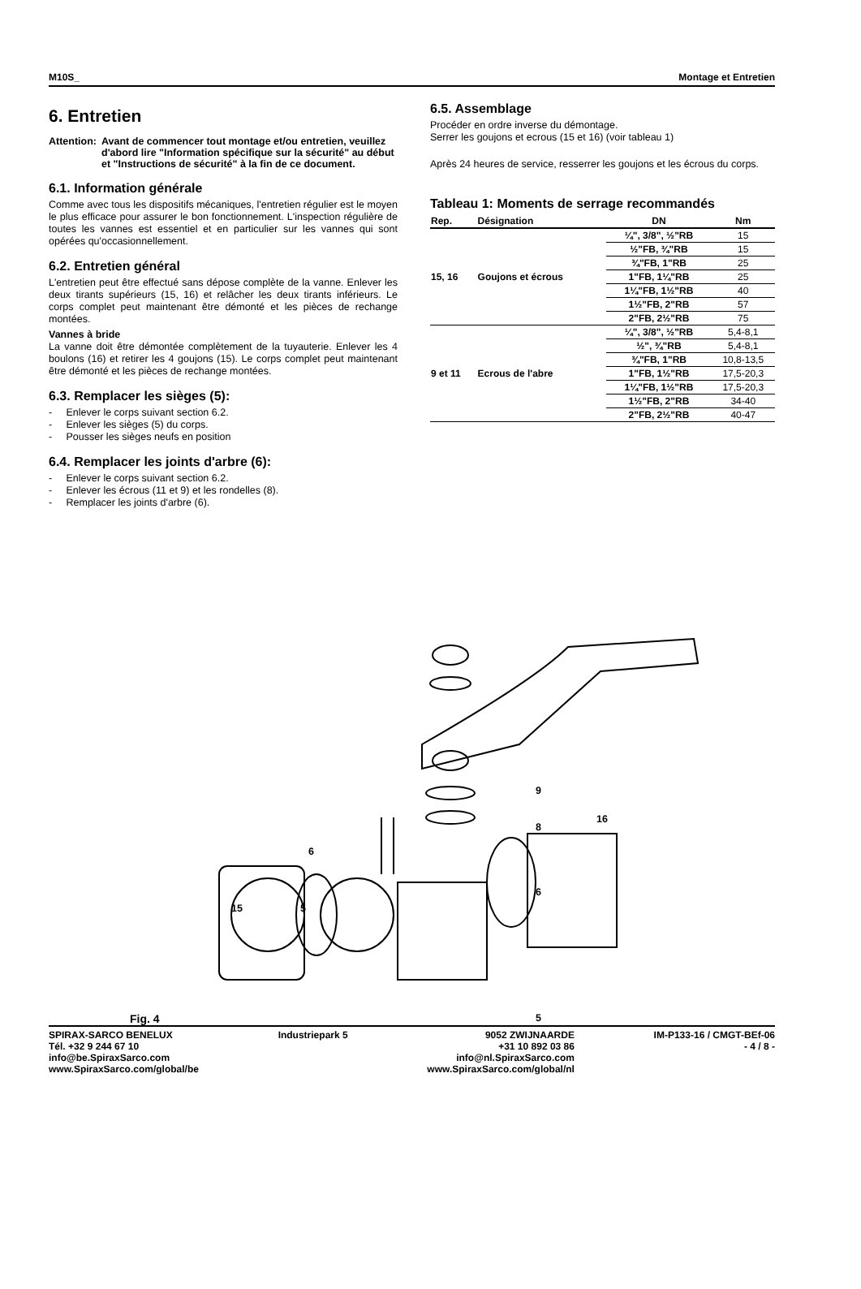M10S_ Montage et Entretien
6. Entretien
Attention: Avant de commencer tout montage et/ou entretien, veuillez d'abord lire "Information spécifique sur la sécurité" au début et "Instructions de sécurité" à la fin de ce document.
6.1. Information générale
Comme avec tous les dispositifs mécaniques, l'entretien régulier est le moyen le plus efficace pour assurer le bon fonctionnement. L'inspection régulière de toutes les vannes est essentiel et en particulier sur les vannes qui sont opérées qu'occasionnellement.
6.2. Entretien général
L'entretien peut être effectué sans dépose complète de la vanne. Enlever les deux tirants supérieurs (15, 16) et relâcher les deux tirants inférieurs. Le corps complet peut maintenant être démonté et les pièces de rechange montées.
Vannes à bride
La vanne doit être démontée complètement de la tuyauterie. Enlever les 4 boulons (16) et retirer les 4 goujons (15). Le corps complet peut maintenant être démonté et les pièces de rechange montées.
6.3. Remplacer les sièges (5):
- Enlever le corps suivant section 6.2.
- Enlever les sièges (5) du corps.
- Pousser les sièges neufs en position
6.4. Remplacer les joints d'arbre (6):
- Enlever le corps suivant section 6.2.
- Enlever les écrous (11 et 9) et les rondelles (8).
- Remplacer les joints d'arbre (6).
6.5. Assemblage
Procéder en ordre inverse du démontage.
Serrer les goujons et ecrous (15 et 16) (voir tableau 1)
Après 24 heures de service, resserrer les goujons et les écrous du corps.
Tableau 1: Moments de serrage recommandés
| Rep. | Désignation | DN | Nm |
| --- | --- | --- | --- |
| 15, 16 | Goujons et écrous | ¼", 3/8", ½"RB | 15 |
| | | ½"FB, ¾"RB | 15 |
| | | ¾"FB, 1"RB | 25 |
| | | 1"FB, 1¼"RB | 25 |
| | | 1¼"FB, 1½"RB | 40 |
| | | 1½"FB, 2"RB | 57 |
| | | 2"FB, 2½"RB | 75 |
| 9 et 11 | Ecrous de l'abre | ¼", 3/8", ½"RB | 5,4-8,1 |
| | | ½", ¾"RB | 5,4-8,1 |
| | | ¾"FB, 1"RB | 10,8-13,5 |
| | | 1"FB, 1½"RB | 17,5-20,3 |
| | | 1¼"FB, 1½"RB | 17,5-20,3 |
| | | 1½"FB, 2"RB | 34-40 |
| | | 2"FB, 2½"RB | 40-47 |
9
8
16
6
6
15 5
5
Fig. 4
SPIRAX-SARCO BENELUX
Tél. +32 9 244 67 10
info@be.SpiraxSarco.com
www.SpiraxSarco.com/global/be
Industriepark 5 9052 ZWIJNAARDE
+31 10 892 03 86
info@nl.SpiraxSarco.com
www.SpiraxSarco.com/global/nl
IM-P133-16 / CMGT-BEf-06
- 4 / 8 -